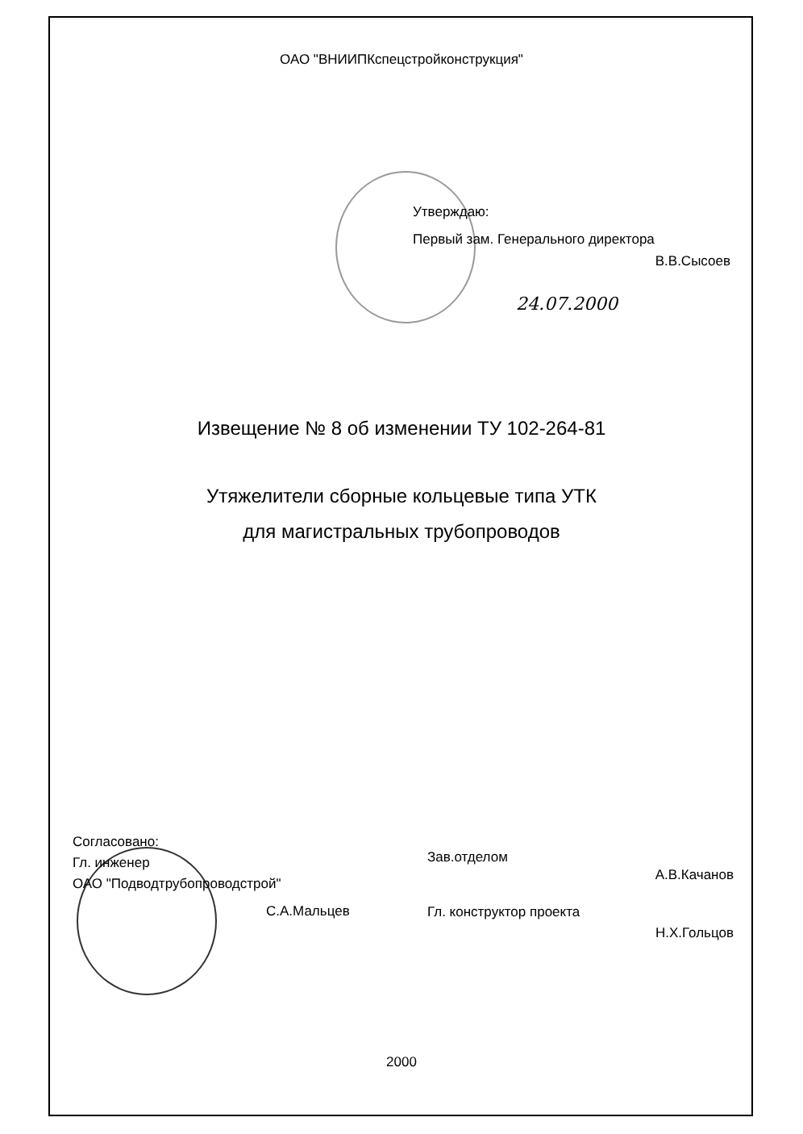ОАО "ВНИИПКспецстройконструкция"
Утверждаю:
Первый зам. Генерального директора
В.В.Сысоев
24.07.2000
Извещение № 8 об изменении ТУ 102-264-81
Утяжелители сборные кольцевые типа УТК
для магистральных трубопроводов
Согласовано:
Гл. инженер
ОАО "Подводтрубопроводстрой"
С.А.Мальцев
Зав.отделом
А.В.Качанов
Гл. конструктор проекта
Н.Х.Гольцов
2000